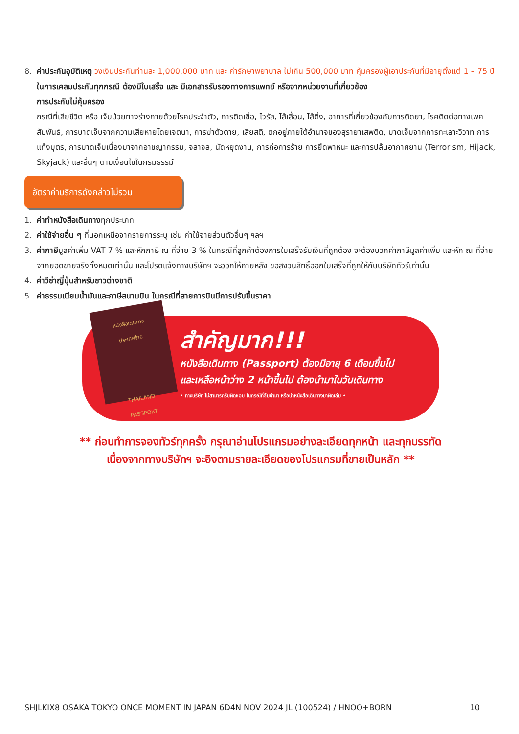8. ค่าประกันอุบัติเหตุ วงเงินประกันท่านละ 1,000,000 บาท และ ค่ารักษาพยาบาล ไม่เกิน 500,000 บาท คุ้มครองผู้เอาประกันที่มีอายุตั้งแต่ 1 – 75 ปี
ในการเคลมประกันทุกกรณี ต้องมีใบเสร็จ และ มีเอกสารรับรองทางการแพทย์ หรือจากหน่วยงานที่เกี่ยวข้อง
การประกันไม่คุ้มครอง
กรณีที่เสียชีวิต หรือ เจ็บป่วยทางร่างกายด้วยโรคประจำตัว, การติดเชื้อ, ไวรัส, ไส้เลื่อน, ไส้ติ่ง, อาการที่เกี่ยวข้องกับการติดยา, โรคติดต่อทางเพศสัมพันธ์, การบาดเจ็บจากความเสียหายโดยเจตนา, การฆ่าตัวตาย, เสียสติ, ตกอยู่ภายใต้อำนาจของสุรายาเสพติด, บาดเจ็บจากการทะเลาะวิวาท การแท้งบุตร, การบาดเจ็บเนื่องมาจากอาชญากรรม, จลาจล, นัดหยุดงาน, การก่อการร้าย การยึดพาหนะ และการปล้นอากาศยาน (Terrorism, Hijack, Skyjack) และอื่นๆ ตามเงื่อนไขในกรมธรรม์
อัตราค่าบริการดังกล่าวไม่รวม
1. ค่าทำหนังสือเดินทางทุกประเภท
2. ค่าใช้จ่ายอื่น ๆ ที่นอกเหนือจากรายการระบุ เช่น ค่าใช้จ่ายส่วนตัวอื่นๆ ฯลฯ
3. ค่าภาษีมูลค่าเพิ่ม VAT 7 % และหักภาษี ณ ที่จ่าย 3 % ในกรณีที่ลูกค้าต้องการใบเสร็จรับเงินที่ถูกต้อง จะต้องบวกค่าภาษีมูลค่าเพิ่ม และหัก ณ ที่จ่าย จากยอดขายจริงทั้งหมดเท่านั้น และโปรดแจ้งทางบริษัทฯ จะออกให้ภายหลัง ขอสงวนสิทธิ์ออกใบเสร็จที่ถูกให้กับบริษัททัวร์เท่านั้น
4. ค่าวีซ่าญี่ปุ่นสำหรับชาวต่างชาติ
5. ค่าธรรมเนียมน้ำมันและภาษีสนามบิน ในกรณีที่สายการบินมีการปรับขึ้นราคา
หนังสือเดินทาง
ประเทศไทย
THAILAND
PASSPORT
สำคัญมาก!!!
หนังสือเดินทาง (Passport) ต้องมีอายุ 6 เดือนขึ้นไป
และเหลือหน้าว่าง 2 หน้าขึ้นไป ต้องนำมาในวันเดินทาง
• ทางบริษัท ไม่สามารถรับผิดชอบ ในกรณีที่ลืมนำมา หรือนำหนังสือเดินทางมาผิดเล่ม •
** ก่อนทำการจองทัวร์ทุกครั้ง กรุณาอ่านโปรแกรมอย่างละเอียดทุกหน้า และทุกบรรทัด
เนื่องจากทางบริษัทฯ จะอิงตามรายละเอียดของโปรแกรมที่ขายเป็นหลัก **
SHJLKIX8 OSAKA TOKYO ONCE MOMENT IN JAPAN 6D4N NOV 2024 JL (100524) / HNOO+BORN 10